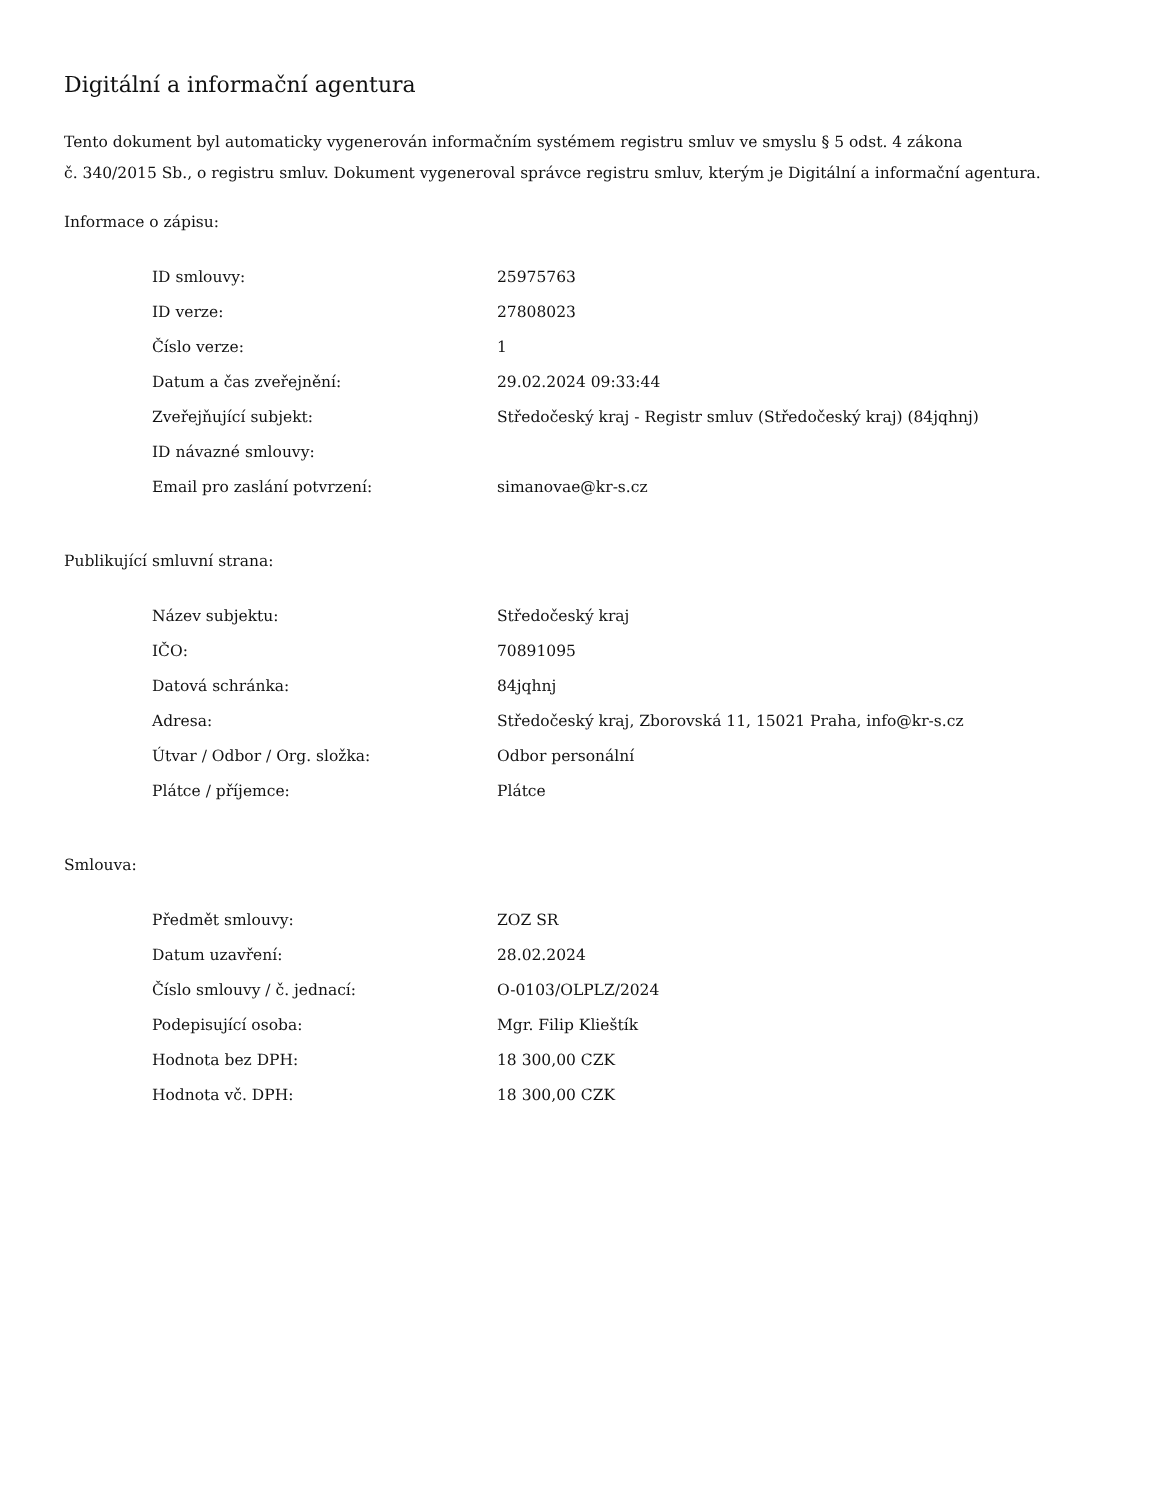Digitální a informační agentura
Tento dokument byl automaticky vygenerován informačním systémem registru smluv ve smyslu § 5 odst. 4 zákona
č. 340/2015 Sb., o registru smluv. Dokument vygeneroval správce registru smluv, kterým je Digitální a informační agentura.
Informace o zápisu:
| ID smlouvy: | 25975763 |
| ID verze: | 27808023 |
| Číslo verze: | 1 |
| Datum a čas zveřejnění: | 29.02.2024 09:33:44 |
| Zveřejňující subjekt: | Středočeský kraj - Registr smluv (Středočeský kraj) (84jqhnj) |
| ID návazné smlouvy: | |
| Email pro zaslání potvrzení: | simanovae@kr-s.cz |
Publikující smluvní strana:
| Název subjektu: | Středočeský kraj |
| IČO: | 70891095 |
| Datová schránka: | 84jqhnj |
| Adresa: | Středočeský kraj, Zborovská 11, 15021 Praha, info@kr-s.cz |
| Útvar / Odbor / Org. složka: | Odbor personální |
| Plátce / příjemce: | Plátce |
Smlouva:
| Předmět smlouvy: | ZOZ SR |
| Datum uzavření: | 28.02.2024 |
| Číslo smlouvy / č. jednací: | O-0103/OLPLZ/2024 |
| Podepisující osoba: | Mgr. Filip Klieštík |
| Hodnota bez DPH: | 18 300,00 CZK |
| Hodnota vč. DPH: | 18 300,00 CZK |